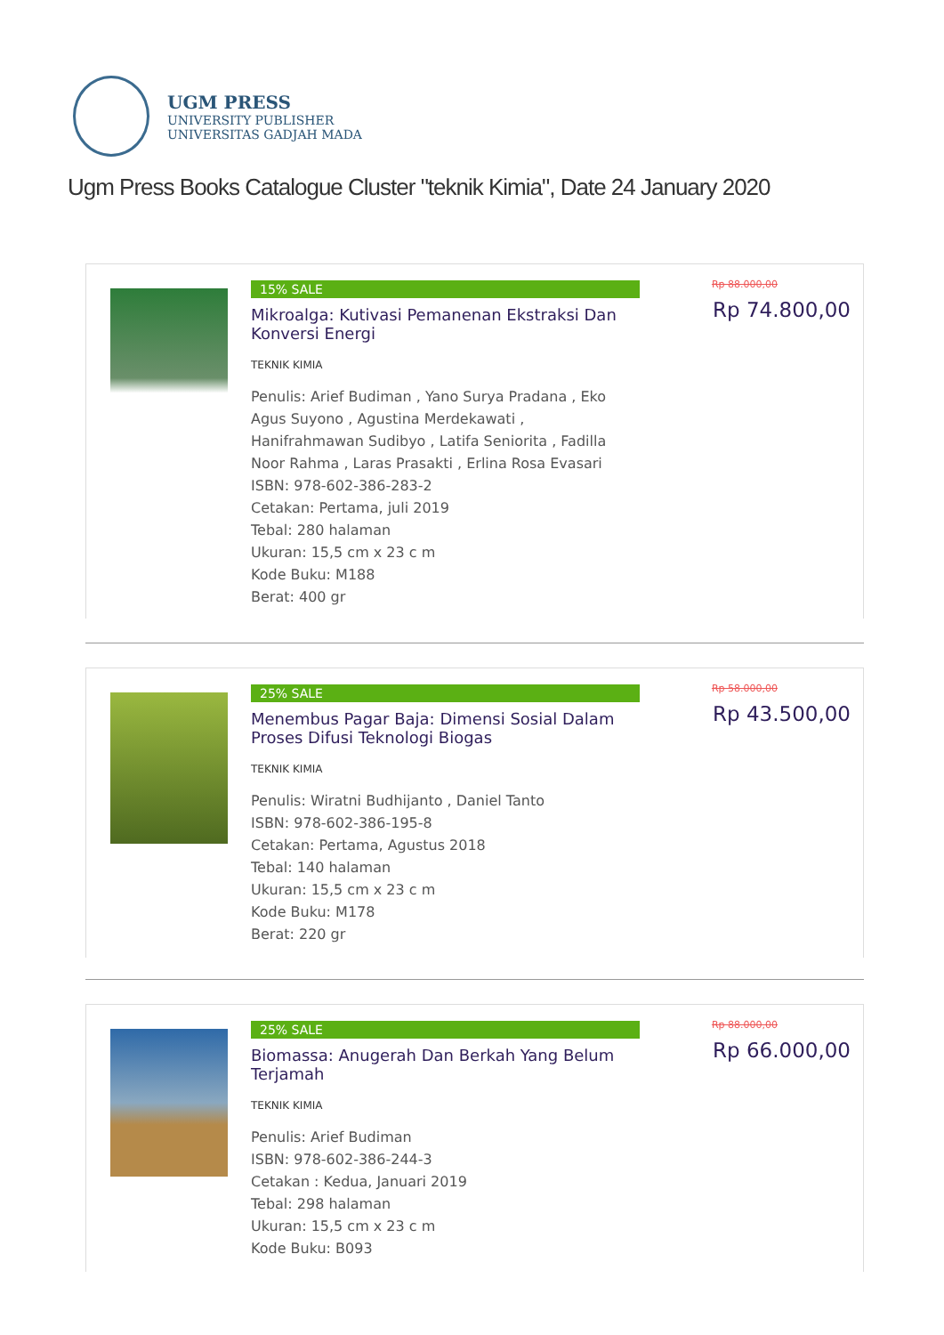UGM PRESS
UNIVERSITY PUBLISHER
UNIVERSITAS GADJAH MADA
Ugm Press Books Catalogue Cluster "teknik Kimia", Date 24 January 2020
15% SALE
Mikroalga: Kutivasi Pemanenan Ekstraksi Dan Konversi Energi
TEKNIK KIMIA
Penulis: Arief Budiman , Yano Surya Pradana , Eko Agus Suyono , Agustina Merdekawati , Hanifrahmawan Sudibyo , Latifa Seniorita , Fadilla Noor Rahma , Laras Prasakti , Erlina Rosa Evasari
ISBN: 978-602-386-283-2
Cetakan: Pertama, juli 2019
Tebal: 280 halaman
Ukuran: 15,5 cm x 23 c m
Kode Buku: M188
Berat: 400 gr
Rp 88.000,00
Rp 74.800,00
25% SALE
Menembus Pagar Baja: Dimensi Sosial Dalam Proses Difusi Teknologi Biogas
TEKNIK KIMIA
Penulis: Wiratni Budhijanto , Daniel Tanto
ISBN: 978-602-386-195-8
Cetakan: Pertama, Agustus 2018
Tebal: 140 halaman
Ukuran: 15,5 cm x 23 c m
Kode Buku: M178
Berat: 220 gr
Rp 58.000,00
Rp 43.500,00
25% SALE
Biomassa: Anugerah Dan Berkah Yang Belum Terjamah
TEKNIK KIMIA
Penulis: Arief Budiman
ISBN: 978-602-386-244-3
Cetakan : Kedua, Januari 2019
Tebal: 298 halaman
Ukuran: 15,5 cm x 23 c m
Kode Buku: B093
Rp 88.000,00
Rp 66.000,00